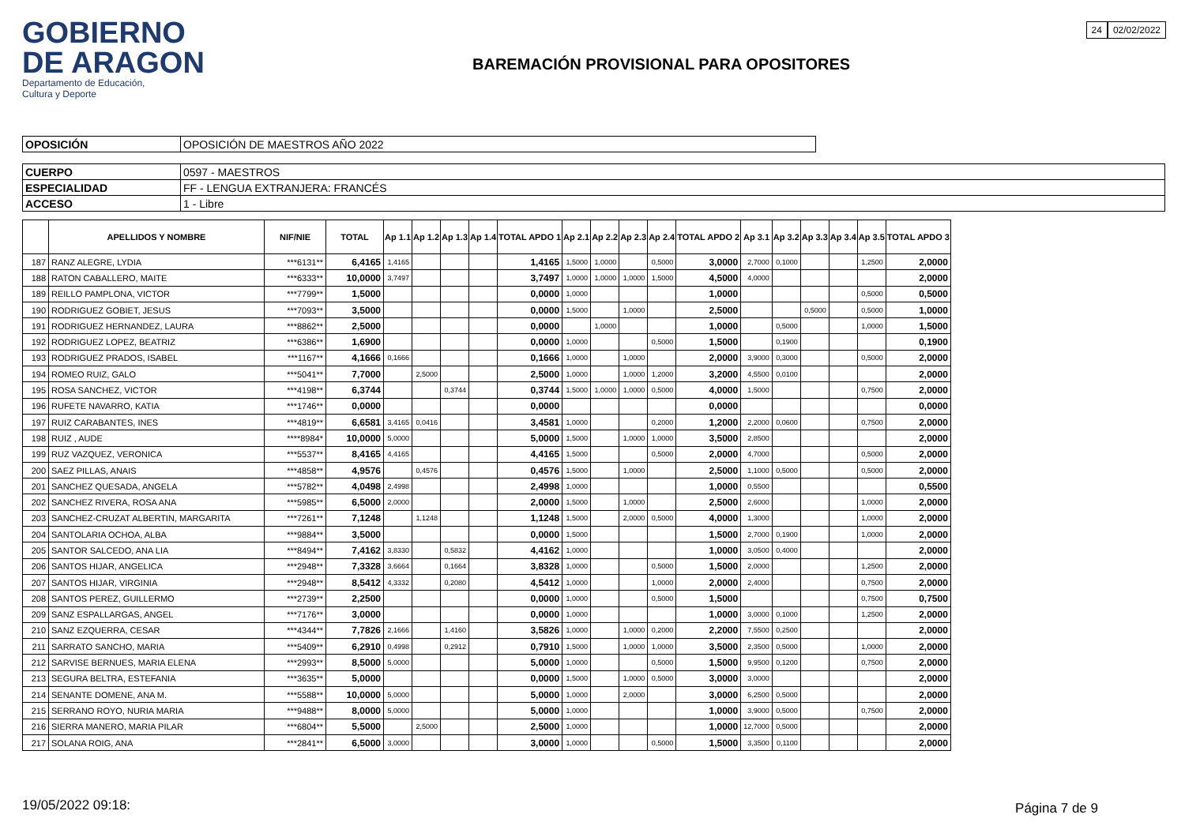GOBIERNO
DE ARAGON
Departamento de Educación,
Cultura y Deporte
BAREMACIÓN PROVISIONAL PARA OPOSITORES
24 02/02/2022
| OPOSICIÓN | OPOSICIÓN DE MAESTROS AÑO 2022 |
| CUERPO | 0597 - MAESTROS |
| ESPECIALIDAD | FF - LENGUA EXTRANJERA: FRANCÉS |
| ACCESO | 1 - Libre |
| | APELLIDOS Y NOMBRE | NIF/NIE | TOTAL | Ap 1.1 | Ap 1.2 | Ap 1.3 | Ap 1.4 | TOTAL APDO 1 | Ap 2.1 | Ap 2.2 | Ap 2.3 | Ap 2.4 | TOTAL APDO 2 | Ap 3.1 | Ap 3.2 | Ap 3.3 | Ap 3.4 | Ap 3.5 | TOTAL APDO 3 |
| --- | --- | --- | --- | --- | --- | --- | --- | --- | --- | --- | --- | --- | --- | --- | --- | --- | --- | --- | --- |
| 187 | RANZ ALEGRE, LYDIA | ***6131** | 6,4165 | 1,4165 | | | | 1,4165 | 1,5000 | 1,0000 | | 0,5000 | 3,0000 | 2,7000 | 0,1000 | | | 1,2500 | 2,0000 |
| 188 | RATON CABALLERO, MAITE | ***6333** | 10,0000 | 3,7497 | | | | 3,7497 | 1,0000 | 1,0000 | 1,0000 | 1,5000 | 4,5000 | 4,0000 | | | | | 2,0000 |
| 189 | REILLO PAMPLONA, VICTOR | ***7799** | 1,5000 | | | | | 0,0000 | 1,0000 | | | | 1,0000 | | | | | 0,5000 | 0,5000 |
| 190 | RODRIGUEZ GOBIET, JESUS | ***7093** | 3,5000 | | | | | 0,0000 | 1,5000 | | 1,0000 | | 2,5000 | | | 0,5000 | | 0,5000 | 1,0000 |
| 191 | RODRIGUEZ HERNANDEZ, LAURA | ***8862** | 2,5000 | | | | | 0,0000 | | 1,0000 | | | 1,0000 | | 0,5000 | | | 1,0000 | 1,5000 |
| 192 | RODRIGUEZ LOPEZ, BEATRIZ | ***6386** | 1,6900 | | | | | 0,0000 | 1,0000 | | | 0,5000 | 1,5000 | | 0,1900 | | | | 0,1900 |
| 193 | RODRIGUEZ PRADOS, ISABEL | ***1167** | 4,1666 | 0,1666 | | | | 0,1666 | 1,0000 | | 1,0000 | | 2,0000 | 3,9000 | 0,3000 | | | 0,5000 | 2,0000 |
| 194 | ROMEO RUIZ, GALO | ***5041** | 7,7000 | | 2,5000 | | | 2,5000 | 1,0000 | | 1,0000 | 1,2000 | 3,2000 | 4,5500 | 0,0100 | | | | 2,0000 |
| 195 | ROSA SANCHEZ, VICTOR | ***4198** | 6,3744 | | | 0,3744 | | 0,3744 | 1,5000 | 1,0000 | 1,0000 | 0,5000 | 4,0000 | 1,5000 | | | | 0,7500 | 2,0000 |
| 196 | RUFETE NAVARRO, KATIA | ***1746** | 0,0000 | | | | | 0,0000 | | | | | 0,0000 | | | | | | 0,0000 |
| 197 | RUIZ CARABANTES, INES | ***4819** | 6,6581 | 3,4165 | 0,0416 | | | 3,4581 | 1,0000 | | | 0,2000 | 1,2000 | 2,2000 | 0,0600 | | | 0,7500 | 2,0000 |
| 198 | RUIZ , AUDE | ****8984* | 10,0000 | 5,0000 | | | | 5,0000 | 1,5000 | | 1,0000 | 1,0000 | 3,5000 | 2,8500 | | | | | 2,0000 |
| 199 | RUZ VAZQUEZ, VERONICA | ***5537** | 8,4165 | 4,4165 | | | | 4,4165 | 1,5000 | | | 0,5000 | 2,0000 | 4,7000 | | | | 0,5000 | 2,0000 |
| 200 | SAEZ PILLAS, ANAIS | ***4858** | 4,9576 | | 0,4576 | | | 0,4576 | 1,5000 | | 1,0000 | | 2,5000 | 1,1000 | 0,5000 | | | 0,5000 | 2,0000 |
| 201 | SANCHEZ QUESADA, ANGELA | ***5782** | 4,0498 | 2,4998 | | | | 2,4998 | 1,0000 | | | | 1,0000 | 0,5500 | | | | | 0,5500 |
| 202 | SANCHEZ RIVERA, ROSA ANA | ***5985** | 6,5000 | 2,0000 | | | | 2,0000 | 1,5000 | | 1,0000 | | 2,5000 | 2,6000 | | | | 1,0000 | 2,0000 |
| 203 | SANCHEZ-CRUZAT ALBERTIN, MARGARITA | ***7261** | 7,1248 | | 1,1248 | | | 1,1248 | 1,5000 | | 2,0000 | 0,5000 | 4,0000 | 1,3000 | | | | 1,0000 | 2,0000 |
| 204 | SANTOLARIA OCHOA, ALBA | ***9884** | 3,5000 | | | | | 0,0000 | 1,5000 | | | | 1,5000 | 2,7000 | 0,1900 | | | 1,0000 | 2,0000 |
| 205 | SANTOR SALCEDO, ANA LIA | ***8494** | 7,4162 | 3,8330 | | 0,5832 | | 4,4162 | 1,0000 | | | | 1,0000 | 3,0500 | 0,4000 | | | | 2,0000 |
| 206 | SANTOS HIJAR, ANGELICA | ***2948** | 7,3328 | 3,6664 | | 0,1664 | | 3,8328 | 1,0000 | | | 0,5000 | 1,5000 | 2,0000 | | | | 1,2500 | 2,0000 |
| 207 | SANTOS HIJAR, VIRGINIA | ***2948** | 8,5412 | 4,3332 | | 0,2080 | | 4,5412 | 1,0000 | | | 1,0000 | 2,0000 | 2,4000 | | | | 0,7500 | 2,0000 |
| 208 | SANTOS PEREZ, GUILLERMO | ***2739** | 2,2500 | | | | | 0,0000 | 1,0000 | | | 0,5000 | 1,5000 | | | | | 0,7500 | 0,7500 |
| 209 | SANZ ESPALLARGAS, ANGEL | ***7176** | 3,0000 | | | | | 0,0000 | 1,0000 | | | | 1,0000 | 3,0000 | 0,1000 | | | 1,2500 | 2,0000 |
| 210 | SANZ EZQUERRA, CESAR | ***4344** | 7,7826 | 2,1666 | | 1,4160 | | 3,5826 | 1,0000 | | 1,0000 | 0,2000 | 2,2000 | 7,5500 | 0,2500 | | | | 2,0000 |
| 211 | SARRATO SANCHO, MARIA | ***5409** | 6,2910 | 0,4998 | | 0,2912 | | 0,7910 | 1,5000 | | 1,0000 | 1,0000 | 3,5000 | 2,3500 | 0,5000 | | | 1,0000 | 2,0000 |
| 212 | SARVISE BERNUES, MARIA ELENA | ***2993** | 8,5000 | 5,0000 | | | | 5,0000 | 1,0000 | | | 0,5000 | 1,5000 | 9,9500 | 0,1200 | | | 0,7500 | 2,0000 |
| 213 | SEGURA BELTRA, ESTEFANIA | ***3635** | 5,0000 | | | | | 0,0000 | 1,5000 | | 1,0000 | 0,5000 | 3,0000 | 3,0000 | | | | | 2,0000 |
| 214 | SENANTE DOMENE, ANA M. | ***5588** | 10,0000 | 5,0000 | | | | 5,0000 | 1,0000 | | 2,0000 | | 3,0000 | 6,2500 | 0,5000 | | | | 2,0000 |
| 215 | SERRANO ROYO, NURIA MARIA | ***9488** | 8,0000 | 5,0000 | | | | 5,0000 | 1,0000 | | | | 1,0000 | 3,9000 | 0,5000 | | | 0,7500 | 2,0000 |
| 216 | SIERRA MANERO, MARIA PILAR | ***6804** | 5,5000 | | 2,5000 | | | 2,5000 | 1,0000 | | | | 1,0000 | 12,7000 | 0,5000 | | | | 2,0000 |
| 217 | SOLANA ROIG, ANA | ***2841** | 6,5000 | 3,0000 | | | | 3,0000 | 1,0000 | | | 0,5000 | 1,5000 | 3,3500 | 0,1100 | | | | 2,0000 |
19/05/2022 09:18: Página 7 de 9